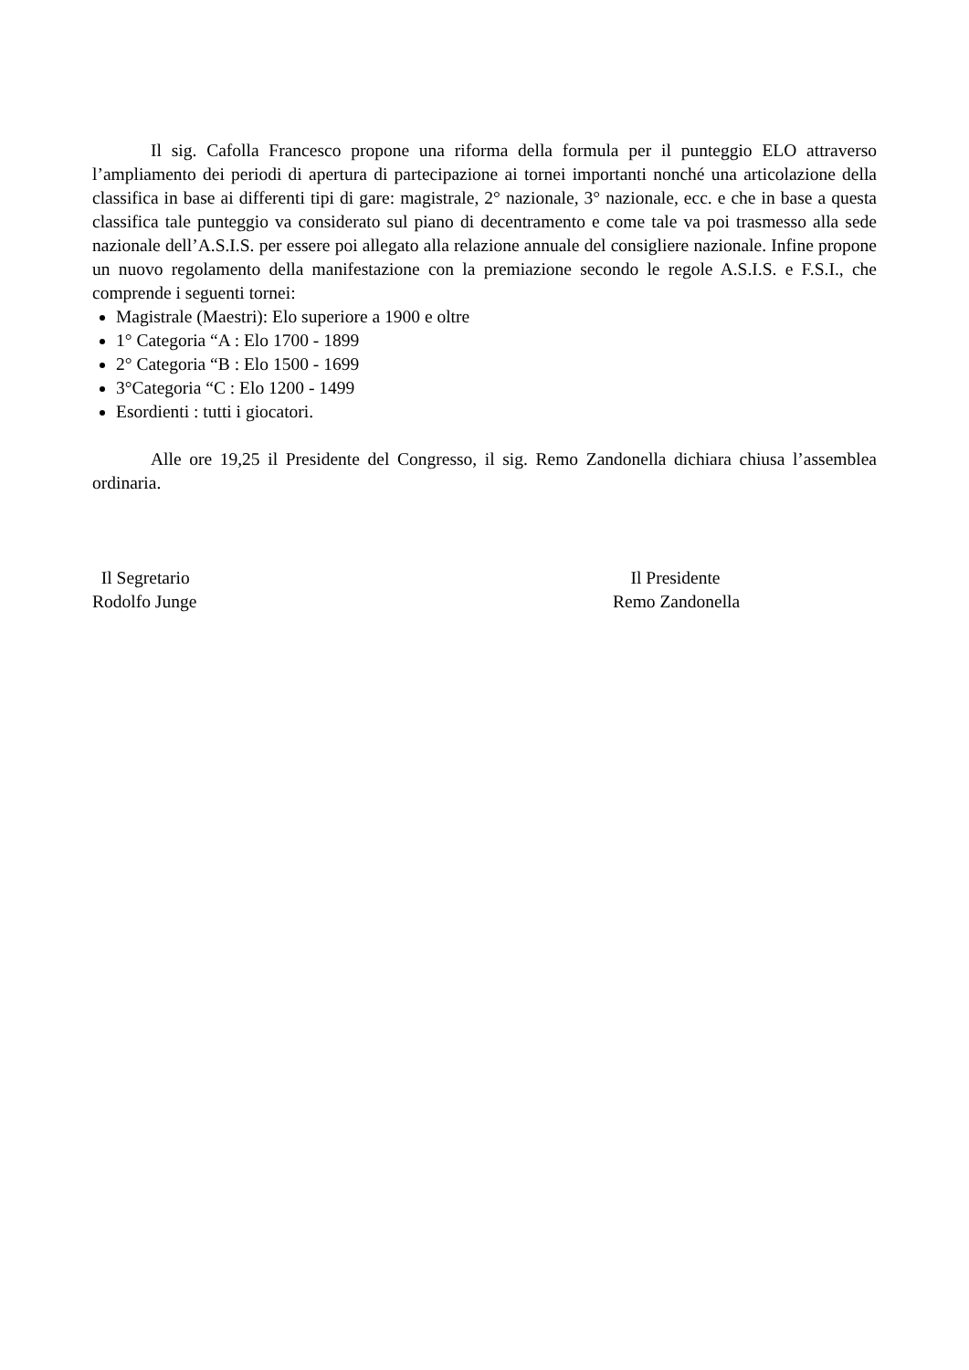Il sig. Cafolla Francesco propone una riforma della formula per il punteggio ELO attraverso l’ampliamento dei periodi di apertura di partecipazione ai tornei importanti nonché una articolazione della classifica in base ai differenti tipi di gare: magistrale, 2° nazionale, 3° nazionale, ecc. e che in base a questa classifica tale punteggio va considerato sul piano di decentramento e come tale va poi trasmesso alla sede nazionale dell’A.S.I.S. per essere poi allegato alla relazione annuale del consigliere nazionale. Infine propone un nuovo regolamento della manifestazione con la premiazione secondo le regole A.S.I.S. e F.S.I., che comprende i seguenti tornei:
Magistrale (Maestri): Elo superiore a 1900 e oltre
1° Categoria “A : Elo 1700 - 1899
2° Categoria “B : Elo 1500 - 1699
3°Categoria “C : Elo 1200 - 1499
Esordienti : tutti i giocatori.
Alle ore 19,25 il Presidente del Congresso, il sig. Remo Zandonella dichiara chiusa l’assemblea ordinaria.
Il Segretario
Rodolfo Junge
Il Presidente
Remo Zandonella